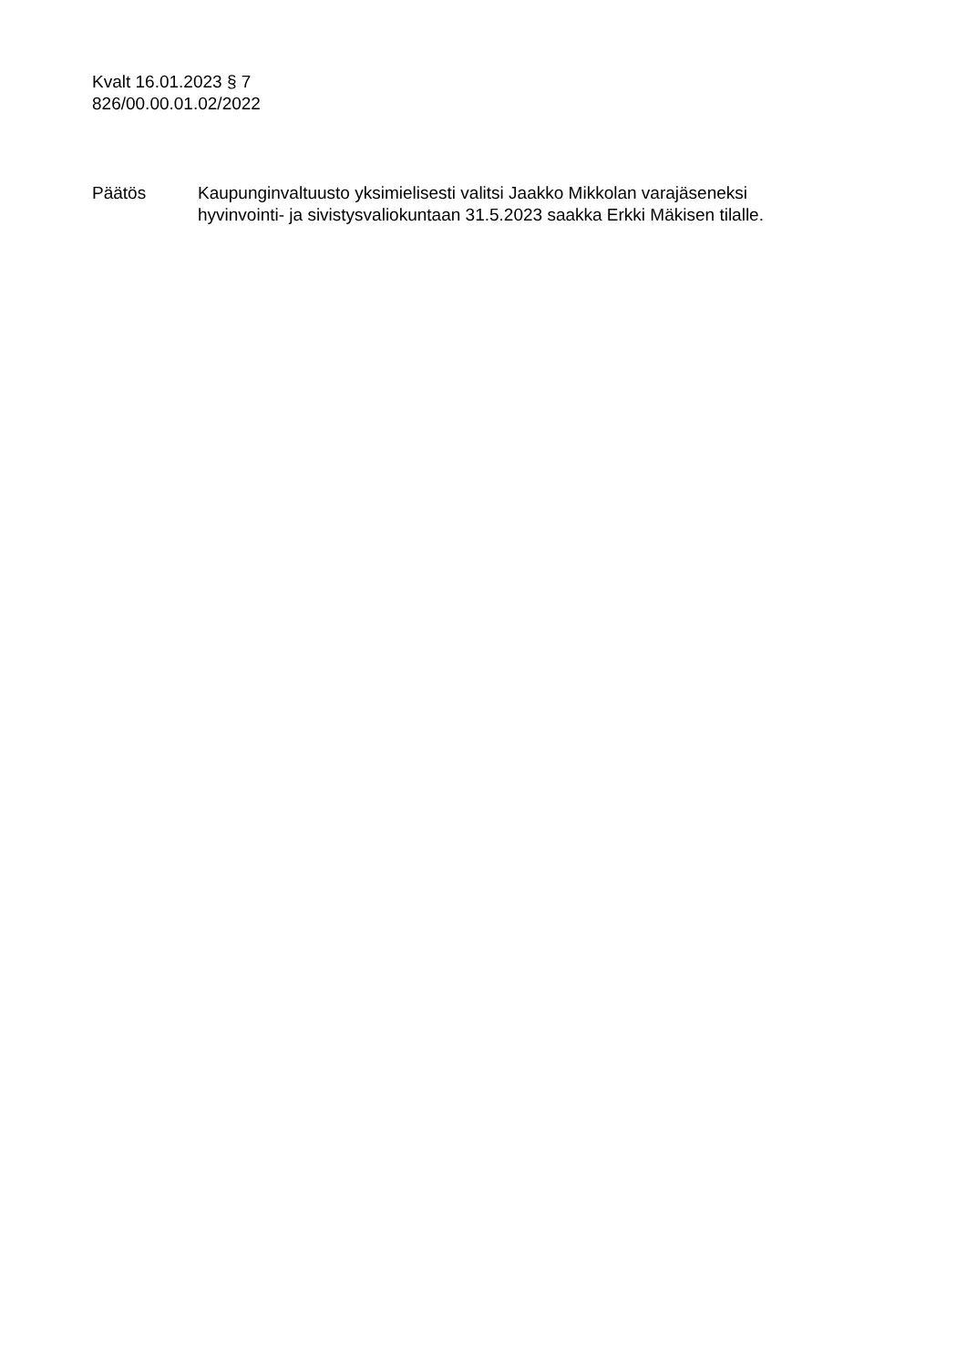Kvalt 16.01.2023 § 7
826/00.00.01.02/2022
Päätös Kaupunginvaltuusto yksimielisesti valitsi Jaakko Mikkolan varajäseneksi
hyvinvointi- ja sivistysvaliokuntaan 31.5.2023 saakka Erkki Mäkisen tilalle.